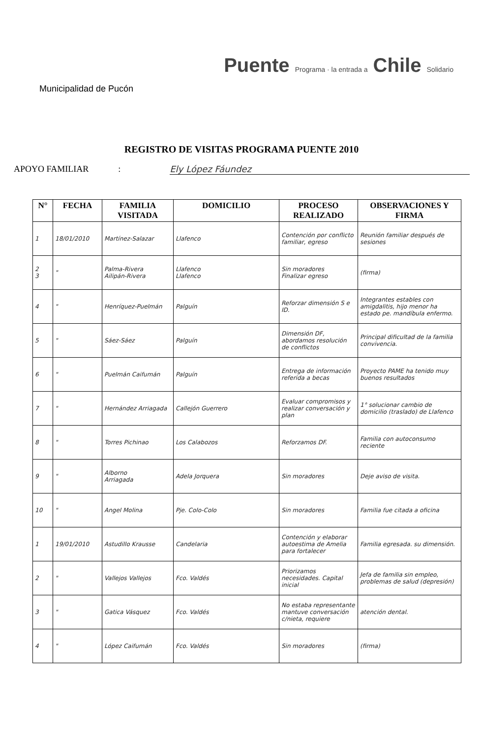Municipalidad de Pucón
Puente Programa · la entrada a Chile Solidario
REGISTRO DE VISITAS PROGRAMA PUENTE 2010
APOYO FAMILIAR: Ely López Fáundez
| N° | FECHA | FAMILIA VISITADA | DOMICILIO | PROCESO REALIZADO | OBSERVACIONES Y FIRMA |
| --- | --- | --- | --- | --- | --- |
| 1 | 18/01/2010 | Martínez-Salazar | Llafenco | Contención por conflicto familiar, egreso | Reunión familiar después de sesiones |
| 2 3 | " | Palma-Rivera Ailipán-Rivera | Llafenco Llafenco | Sin moradores Finalizar egreso | (firma) |
| 4 | " | Henríquez-Puelmán | Palguín | Reforzar dimensión S e ID. | Integrantes estables con amigdalitis, hijo menor ha estado pe. mandíbula enfermo. |
| 5 | " | Sáez-Sáez | Palguín | Dimensión DF, abordamos resolución de conflictos | Principal dificultad de la familia convivencia. |
| 6 | " | Puelmán Caifumán | Palguín | Entrega de información referida a becas | Proyecto PAME ha tenido muy buenos resultados |
| 7 | " | Hernández Arriagada | Callejón Guerrero | Evaluar compromisos y realizar conversación y plan | 1° solucionar cambio de domicilio (traslado) de Llafenco |
| 8 | " | Torres Pichinao | Los Calabozos | Reforzamos DF. | Familia con autoconsumo reciente |
| 9 | " | Alborno Arriagada | Adela Jorquera | Sin moradores | Deje aviso de visita. |
| 10 | " | Angel Molina | Pje. Colo-Colo | Sin moradores | Familia fue citada a oficina |
| 1 | 19/01/2010 | Astudillo Krausse | Candelaria | Contención y elaborar autoestima de Amelia para fortalecer | Familia egresada. su dimensión. |
| 2 | " | Vallejos Vallejos | Fco. Valdés | Priorizamos necesidades. Capital inicial | Jefa de familia sin empleo, problemas de salud (depresión) |
| 3 | " | Gatica Vásquez | Fco. Valdés | No estaba representante mantuve conversación c/nieta, requiere | atención dental. |
| 4 | " | López Caifumán | Fco. Valdés | Sin moradores | (firma) |